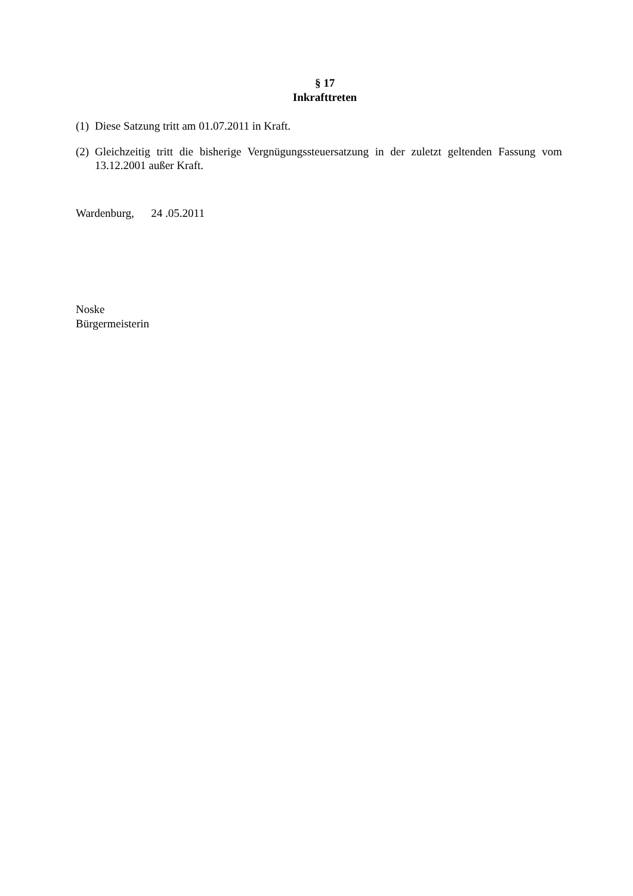§ 17
Inkrafttreten
(1) Diese Satzung tritt am 01.07.2011 in Kraft.
(2) Gleichzeitig tritt die bisherige Vergnügungssteuersatzung in der zuletzt geltenden Fassung vom 13.12.2001 außer Kraft.
Wardenburg, 24 .05.2011
Noske
Bürgermeisterin